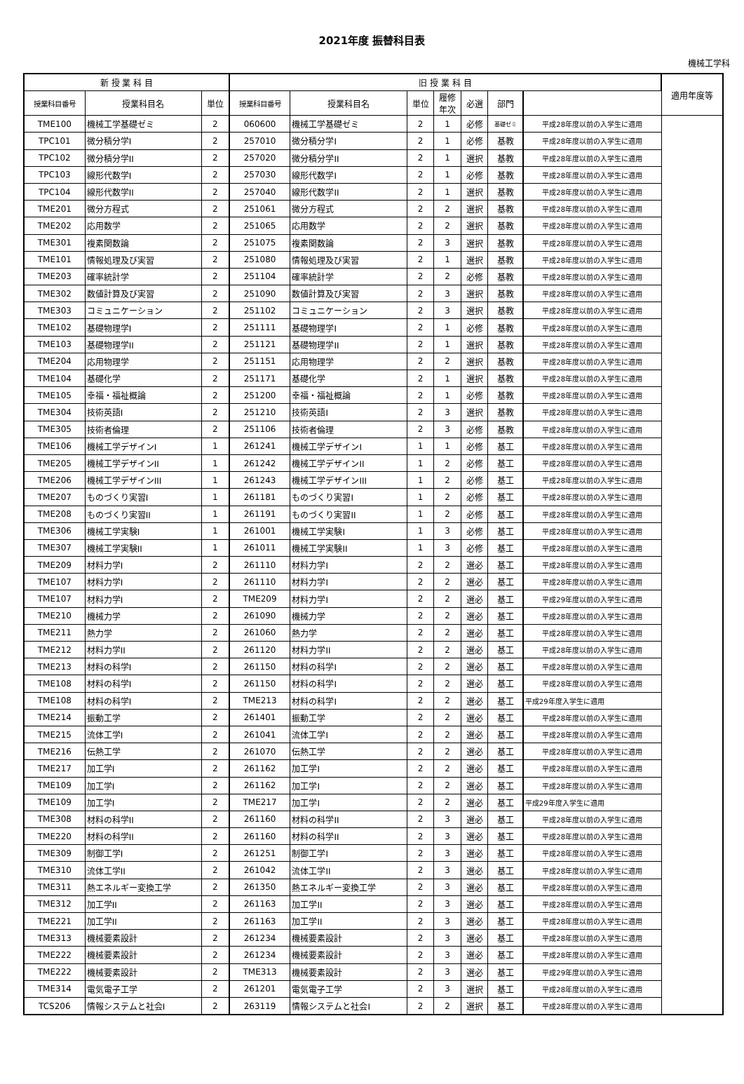2021年度 振替科目表
機械工学科
| 新 授 業 科 目 | | | 旧 授 業 科 目 | | | | | | | 適用年度等 |
| --- | --- | --- | --- | --- | --- | --- | --- | --- | --- | --- |
| 授業科目番号 | 授業科目名 | 単位 | 授業科目番号 | 授業科目名 | 単位 | 履修 年次 | 必選 | 部門 | | |
| TME100 | 機械工学基礎ゼミ | 2 | 060600 | 機械工学基礎ゼミ | 2 | 1 | 必修 | 基礎ゼミ | 平成28年度以前の入学生に適用 | |
| TPC101 | 微分積分学I | 2 | 257010 | 微分積分学I | 2 | 1 | 必修 | 基教 | 平成28年度以前の入学生に適用 | |
| TPC102 | 微分積分学II | 2 | 257020 | 微分積分学II | 2 | 1 | 選択 | 基教 | 平成28年度以前の入学生に適用 | |
| TPC103 | 線形代数学I | 2 | 257030 | 線形代数学I | 2 | 1 | 必修 | 基教 | 平成28年度以前の入学生に適用 | |
| TPC104 | 線形代数学II | 2 | 257040 | 線形代数学II | 2 | 1 | 選択 | 基教 | 平成28年度以前の入学生に適用 | |
| TME201 | 微分方程式 | 2 | 251061 | 微分方程式 | 2 | 2 | 選択 | 基教 | 平成28年度以前の入学生に適用 | |
| TME202 | 応用数学 | 2 | 251065 | 応用数学 | 2 | 2 | 選択 | 基教 | 平成28年度以前の入学生に適用 | |
| TME301 | 複素関数論 | 2 | 251075 | 複素関数論 | 2 | 3 | 選択 | 基教 | 平成28年度以前の入学生に適用 | |
| TME101 | 情報処理及び実習 | 2 | 251080 | 情報処理及び実習 | 2 | 1 | 選択 | 基教 | 平成28年度以前の入学生に適用 | |
| TME203 | 確率統計学 | 2 | 251104 | 確率統計学 | 2 | 2 | 必修 | 基教 | 平成28年度以前の入学生に適用 | |
| TME302 | 数値計算及び実習 | 2 | 251090 | 数値計算及び実習 | 2 | 3 | 選択 | 基教 | 平成28年度以前の入学生に適用 | |
| TME303 | コミュニケーション | 2 | 251102 | コミュニケーション | 2 | 3 | 選択 | 基教 | 平成28年度以前の入学生に適用 | |
| TME102 | 基礎物理学I | 2 | 251111 | 基礎物理学I | 2 | 1 | 必修 | 基教 | 平成28年度以前の入学生に適用 | |
| TME103 | 基礎物理学II | 2 | 251121 | 基礎物理学II | 2 | 1 | 選択 | 基教 | 平成28年度以前の入学生に適用 | |
| TME204 | 応用物理学 | 2 | 251151 | 応用物理学 | 2 | 2 | 選択 | 基教 | 平成28年度以前の入学生に適用 | |
| TME104 | 基礎化学 | 2 | 251171 | 基礎化学 | 2 | 1 | 選択 | 基教 | 平成28年度以前の入学生に適用 | |
| TME105 | 幸福・福祉概論 | 2 | 251200 | 幸福・福祉概論 | 2 | 1 | 必修 | 基教 | 平成28年度以前の入学生に適用 | |
| TME304 | 技術英語I | 2 | 251210 | 技術英語I | 2 | 3 | 選択 | 基教 | 平成28年度以前の入学生に適用 | |
| TME305 | 技術者倫理 | 2 | 251106 | 技術者倫理 | 2 | 3 | 必修 | 基教 | 平成28年度以前の入学生に適用 | |
| TME106 | 機械工学デザインI | 1 | 261241 | 機械工学デザインI | 1 | 1 | 必修 | 基工 | 平成28年度以前の入学生に適用 | |
| TME205 | 機械工学デザインII | 1 | 261242 | 機械工学デザインII | 1 | 2 | 必修 | 基工 | 平成28年度以前の入学生に適用 | |
| TME206 | 機械工学デザインIII | 1 | 261243 | 機械工学デザインIII | 1 | 2 | 必修 | 基工 | 平成28年度以前の入学生に適用 | |
| TME207 | ものづくり実習I | 1 | 261181 | ものづくり実習I | 1 | 2 | 必修 | 基工 | 平成28年度以前の入学生に適用 | |
| TME208 | ものづくり実習II | 1 | 261191 | ものづくり実習II | 1 | 2 | 必修 | 基工 | 平成28年度以前の入学生に適用 | |
| TME306 | 機械工学実験I | 1 | 261001 | 機械工学実験I | 1 | 3 | 必修 | 基工 | 平成28年度以前の入学生に適用 | |
| TME307 | 機械工学実験II | 1 | 261011 | 機械工学実験II | 1 | 3 | 必修 | 基工 | 平成28年度以前の入学生に適用 | |
| TME209 | 材料力学I | 2 | 261110 | 材料力学I | 2 | 2 | 選必 | 基工 | 平成28年度以前の入学生に適用 | |
| TME107 | 材料力学I | 2 | 261110 | 材料力学I | 2 | 2 | 選必 | 基工 | 平成28年度以前の入学生に適用 | |
| TME107 | 材料力学I | 2 | TME209 | 材料力学I | 2 | 2 | 選必 | 基工 | 平成29年度以前の入学生に適用 | |
| TME210 | 機械力学 | 2 | 261090 | 機械力学 | 2 | 2 | 選必 | 基工 | 平成28年度以前の入学生に適用 | |
| TME211 | 熱力学 | 2 | 261060 | 熱力学 | 2 | 2 | 選必 | 基工 | 平成28年度以前の入学生に適用 | |
| TME212 | 材料力学II | 2 | 261120 | 材料力学II | 2 | 2 | 選必 | 基工 | 平成28年度以前の入学生に適用 | |
| TME213 | 材料の科学I | 2 | 261150 | 材料の科学I | 2 | 2 | 選必 | 基工 | 平成28年度以前の入学生に適用 | |
| TME108 | 材料の科学I | 2 | 261150 | 材料の科学I | 2 | 2 | 選必 | 基工 | 平成28年度以前の入学生に適用 | |
| TME108 | 材料の科学I | 2 | TME213 | 材料の科学I | 2 | 2 | 選必 | 基工 | 平成29年度入学生に適用 | |
| TME214 | 振動工学 | 2 | 261401 | 振動工学 | 2 | 2 | 選必 | 基工 | 平成28年度以前の入学生に適用 | |
| TME215 | 流体工学I | 2 | 261041 | 流体工学I | 2 | 2 | 選必 | 基工 | 平成28年度以前の入学生に適用 | |
| TME216 | 伝熱工学 | 2 | 261070 | 伝熱工学 | 2 | 2 | 選必 | 基工 | 平成28年度以前の入学生に適用 | |
| TME217 | 加工学I | 2 | 261162 | 加工学I | 2 | 2 | 選必 | 基工 | 平成28年度以前の入学生に適用 | |
| TME109 | 加工学I | 2 | 261162 | 加工学I | 2 | 2 | 選必 | 基工 | 平成28年度以前の入学生に適用 | |
| TME109 | 加工学I | 2 | TME217 | 加工学I | 2 | 2 | 選必 | 基工 | 平成29年度入学生に適用 | |
| TME308 | 材料の科学II | 2 | 261160 | 材料の科学II | 2 | 3 | 選必 | 基工 | 平成28年度以前の入学生に適用 | |
| TME220 | 材料の科学II | 2 | 261160 | 材料の科学II | 2 | 3 | 選必 | 基工 | 平成28年度以前の入学生に適用 | |
| TME309 | 制御工学I | 2 | 261251 | 制御工学I | 2 | 3 | 選必 | 基工 | 平成28年度以前の入学生に適用 | |
| TME310 | 流体工学II | 2 | 261042 | 流体工学II | 2 | 3 | 選必 | 基工 | 平成28年度以前の入学生に適用 | |
| TME311 | 熱エネルギー変換工学 | 2 | 261350 | 熱エネルギー変換工学 | 2 | 3 | 選必 | 基工 | 平成28年度以前の入学生に適用 | |
| TME312 | 加工学II | 2 | 261163 | 加工学II | 2 | 3 | 選必 | 基工 | 平成28年度以前の入学生に適用 | |
| TME221 | 加工学II | 2 | 261163 | 加工学II | 2 | 3 | 選必 | 基工 | 平成28年度以前の入学生に適用 | |
| TME313 | 機械要素設計 | 2 | 261234 | 機械要素設計 | 2 | 3 | 選必 | 基工 | 平成28年度以前の入学生に適用 | |
| TME222 | 機械要素設計 | 2 | 261234 | 機械要素設計 | 2 | 3 | 選必 | 基工 | 平成28年度以前の入学生に適用 | |
| TME222 | 機械要素設計 | 2 | TME313 | 機械要素設計 | 2 | 3 | 選必 | 基工 | 平成29年度以前の入学生に適用 | |
| TME314 | 電気電子工学 | 2 | 261201 | 電気電子工学 | 2 | 3 | 選択 | 基工 | 平成28年度以前の入学生に適用 | |
| TCS206 | 情報システムと社会I | 2 | 263119 | 情報システムと社会I | 2 | 2 | 選択 | 基工 | 平成28年度以前の入学生に適用 | |